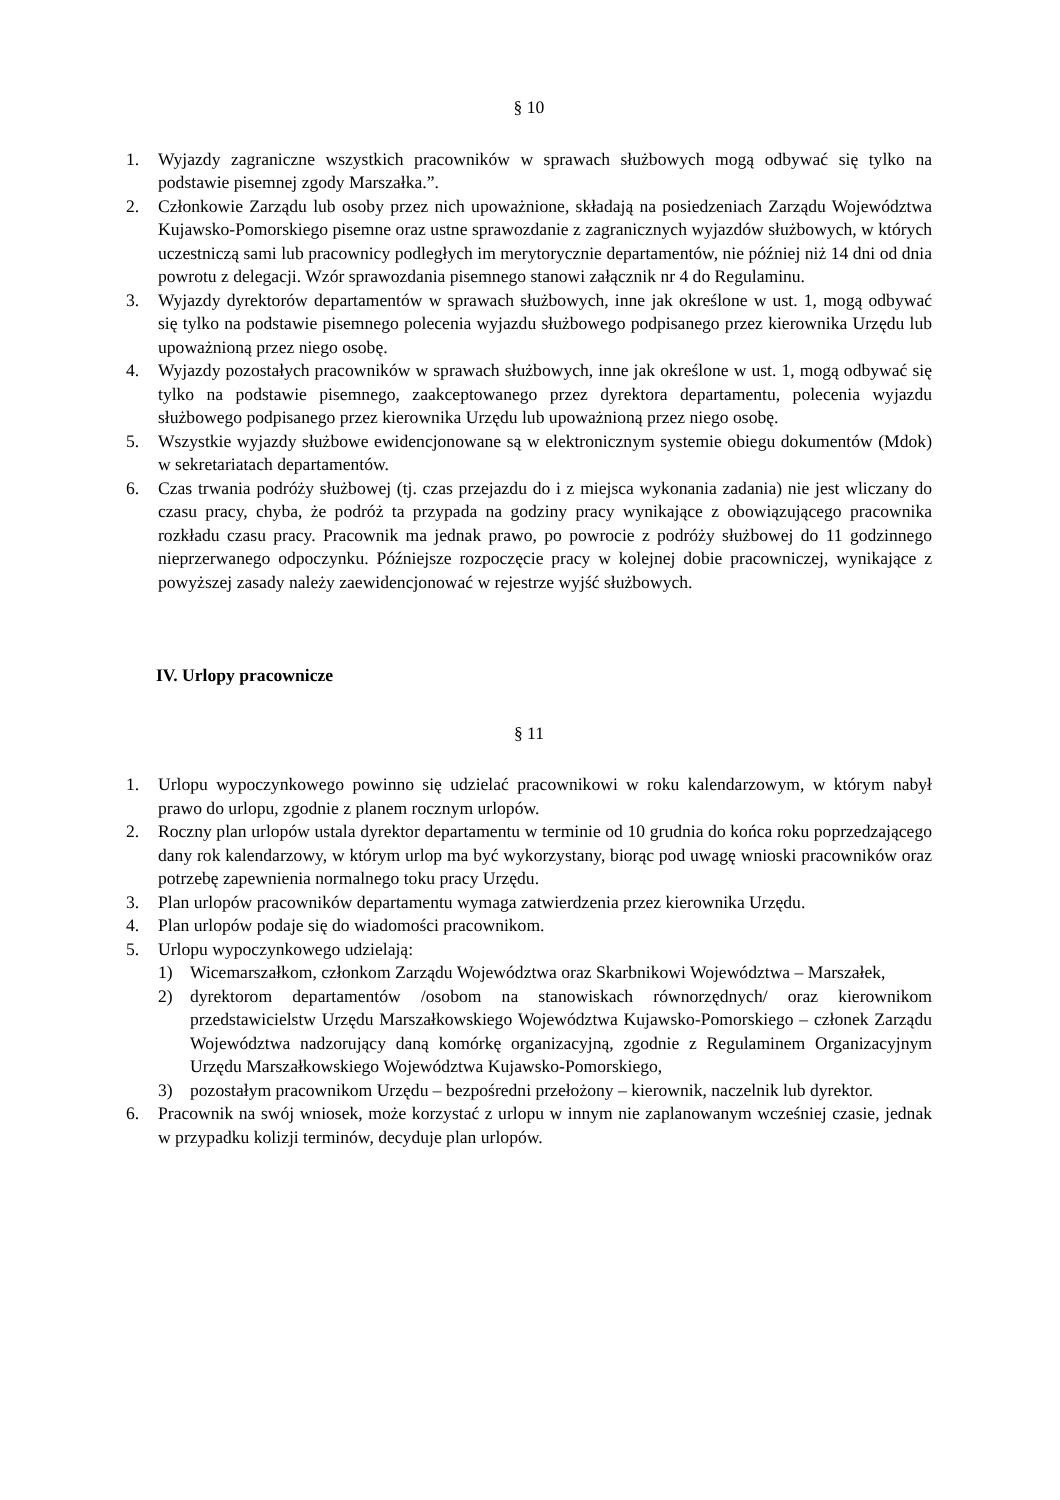§ 10
1. Wyjazdy zagraniczne wszystkich pracowników w sprawach służbowych mogą odbywać się tylko na podstawie pisemnej zgody Marszałka.”.
2. Członkowie Zarządu lub osoby przez nich upoważnione, składają na posiedzeniach Zarządu Województwa Kujawsko-Pomorskiego pisemne oraz ustne sprawozdanie z zagranicznych wyjazdów służbowych, w których uczestniczą sami lub pracownicy podległych im merytorycznie departamentów, nie później niż 14 dni od dnia powrotu z delegacji. Wzór sprawozdania pisemnego stanowi załącznik nr 4 do Regulaminu.
3. Wyjazdy dyrektorów departamentów w sprawach służbowych, inne jak określone w ust. 1, mogą odbywać się tylko na podstawie pisemnego polecenia wyjazdu służbowego podpisanego przez kierownika Urzędu lub upoważnioną przez niego osobę.
4. Wyjazdy pozostałych pracowników w sprawach służbowych, inne jak określone w ust. 1, mogą odbywać się tylko na podstawie pisemnego, zaakceptowanego przez dyrektora departamentu, polecenia wyjazdu służbowego podpisanego przez kierownika Urzędu lub upoważnioną przez niego osobę.
5. Wszystkie wyjazdy służbowe ewidencjonowane są w elektronicznym systemie obiegu dokumentów (Mdok) w sekretariatach departamentów.
6. Czas trwania podróży służbowej (tj. czas przejazdu do i z miejsca wykonania zadania) nie jest wliczany do czasu pracy, chyba, że podróż ta przypada na godziny pracy wynikające z obowiązującego pracownika rozkładu czasu pracy. Pracownik ma jednak prawo, po powrocie z podróży służbowej do 11 godzinnego nieprzerwanego odpoczynku. Późniejsze rozpoczęcie pracy w kolejnej dobie pracowniczej, wynikające z powyższej zasady należy zaewidencjonować w rejestrze wyjść służbowych.
IV. Urlopy pracownicze
§ 11
1. Urlopu wypoczynkowego powinno się udzielać pracownikowi w roku kalendarzowym, w którym nabył prawo do urlopu, zgodnie z planem rocznym urlopów.
2. Roczny plan urlopów ustala dyrektor departamentu w terminie od 10 grudnia do końca roku poprzedzającego dany rok kalendarzowy, w którym urlop ma być wykorzystany, biorąc pod uwagę wnioski pracowników oraz potrzebę zapewnienia normalnego toku pracy Urzędu.
3. Plan urlopów pracowników departamentu wymaga zatwierdzenia przez kierownika Urzędu.
4. Plan urlopów podaje się do wiadomości pracownikom.
5. Urlopu wypoczynkowego udzielają:
1) Wicemarszałkom, członkom Zarządu Województwa oraz Skarbnikowi Województwa – Marszałek,
2) dyrektorom departamentów /osobom na stanowiskach równorzędnych/ oraz kierownikom przedstawicielstw Urzędu Marszałkowskiego Województwa Kujawsko-Pomorskiego – członek Zarządu Województwa nadzorujący daną komórkę organizacyjną, zgodnie z Regulaminem Organizacyjnym Urzędu Marszałkowskiego Województwa Kujawsko-Pomorskiego,
3) pozostałym pracownikom Urzędu – bezpośredni przełożony – kierownik, naczelnik lub dyrektor.
6. Pracownik na swój wniosek, może korzystać z urlopu w innym nie zaplanowanym wcześniej czasie, jednak w przypadku kolizji terminów, decyduje plan urlopów.